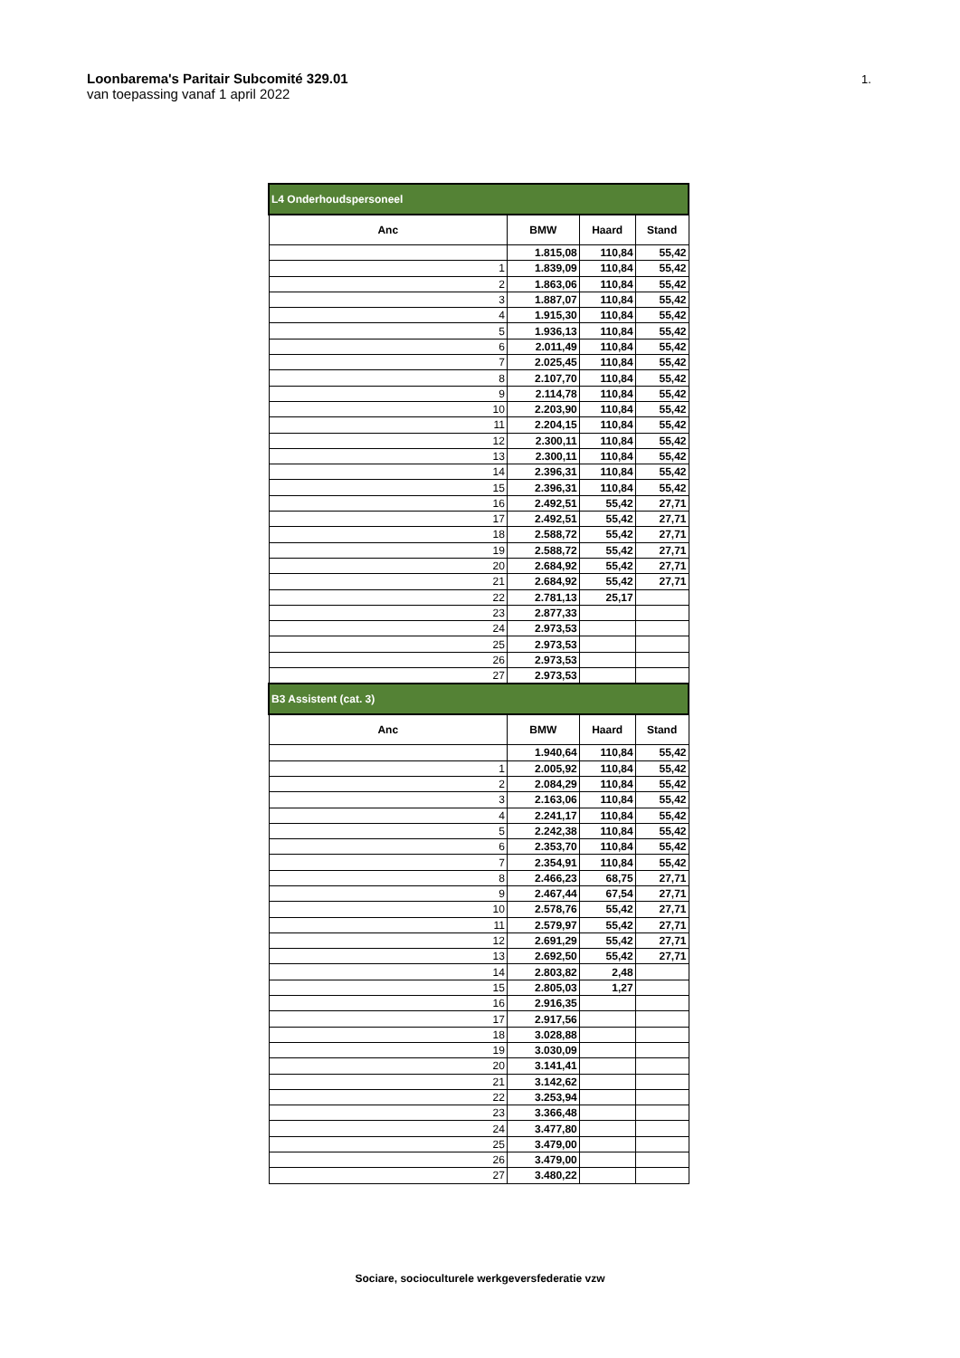Loonbarema's Paritair Subcomité 329.01
van toepassing vanaf 1 april 2022
1.
| L4 Onderhoudspersoneel | | | |
| Anc | BMW | Haard | Stand |
| | 1.815,08 | 110,84 | 55,42 |
| 1 | 1.839,09 | 110,84 | 55,42 |
| 2 | 1.863,06 | 110,84 | 55,42 |
| 3 | 1.887,07 | 110,84 | 55,42 |
| 4 | 1.915,30 | 110,84 | 55,42 |
| 5 | 1.936,13 | 110,84 | 55,42 |
| 6 | 2.011,49 | 110,84 | 55,42 |
| 7 | 2.025,45 | 110,84 | 55,42 |
| 8 | 2.107,70 | 110,84 | 55,42 |
| 9 | 2.114,78 | 110,84 | 55,42 |
| 10 | 2.203,90 | 110,84 | 55,42 |
| 11 | 2.204,15 | 110,84 | 55,42 |
| 12 | 2.300,11 | 110,84 | 55,42 |
| 13 | 2.300,11 | 110,84 | 55,42 |
| 14 | 2.396,31 | 110,84 | 55,42 |
| 15 | 2.396,31 | 110,84 | 55,42 |
| 16 | 2.492,51 | 55,42 | 27,71 |
| 17 | 2.492,51 | 55,42 | 27,71 |
| 18 | 2.588,72 | 55,42 | 27,71 |
| 19 | 2.588,72 | 55,42 | 27,71 |
| 20 | 2.684,92 | 55,42 | 27,71 |
| 21 | 2.684,92 | 55,42 | 27,71 |
| 22 | 2.781,13 | 25,17 | |
| 23 | 2.877,33 | | |
| 24 | 2.973,53 | | |
| 25 | 2.973,53 | | |
| 26 | 2.973,53 | | |
| 27 | 2.973,53 | | |
| B3 Assistent (cat. 3) | | | |
| Anc | BMW | Haard | Stand |
| | 1.940,64 | 110,84 | 55,42 |
| 1 | 2.005,92 | 110,84 | 55,42 |
| 2 | 2.084,29 | 110,84 | 55,42 |
| 3 | 2.163,06 | 110,84 | 55,42 |
| 4 | 2.241,17 | 110,84 | 55,42 |
| 5 | 2.242,38 | 110,84 | 55,42 |
| 6 | 2.353,70 | 110,84 | 55,42 |
| 7 | 2.354,91 | 110,84 | 55,42 |
| 8 | 2.466,23 | 68,75 | 27,71 |
| 9 | 2.467,44 | 67,54 | 27,71 |
| 10 | 2.578,76 | 55,42 | 27,71 |
| 11 | 2.579,97 | 55,42 | 27,71 |
| 12 | 2.691,29 | 55,42 | 27,71 |
| 13 | 2.692,50 | 55,42 | 27,71 |
| 14 | 2.803,82 | 2,48 | |
| 15 | 2.805,03 | 1,27 | |
| 16 | 2.916,35 | | |
| 17 | 2.917,56 | | |
| 18 | 3.028,88 | | |
| 19 | 3.030,09 | | |
| 20 | 3.141,41 | | |
| 21 | 3.142,62 | | |
| 22 | 3.253,94 | | |
| 23 | 3.366,48 | | |
| 24 | 3.477,80 | | |
| 25 | 3.479,00 | | |
| 26 | 3.479,00 | | |
| 27 | 3.480,22 | | |
Sociare, socioculturele werkgeversfederatie vzw